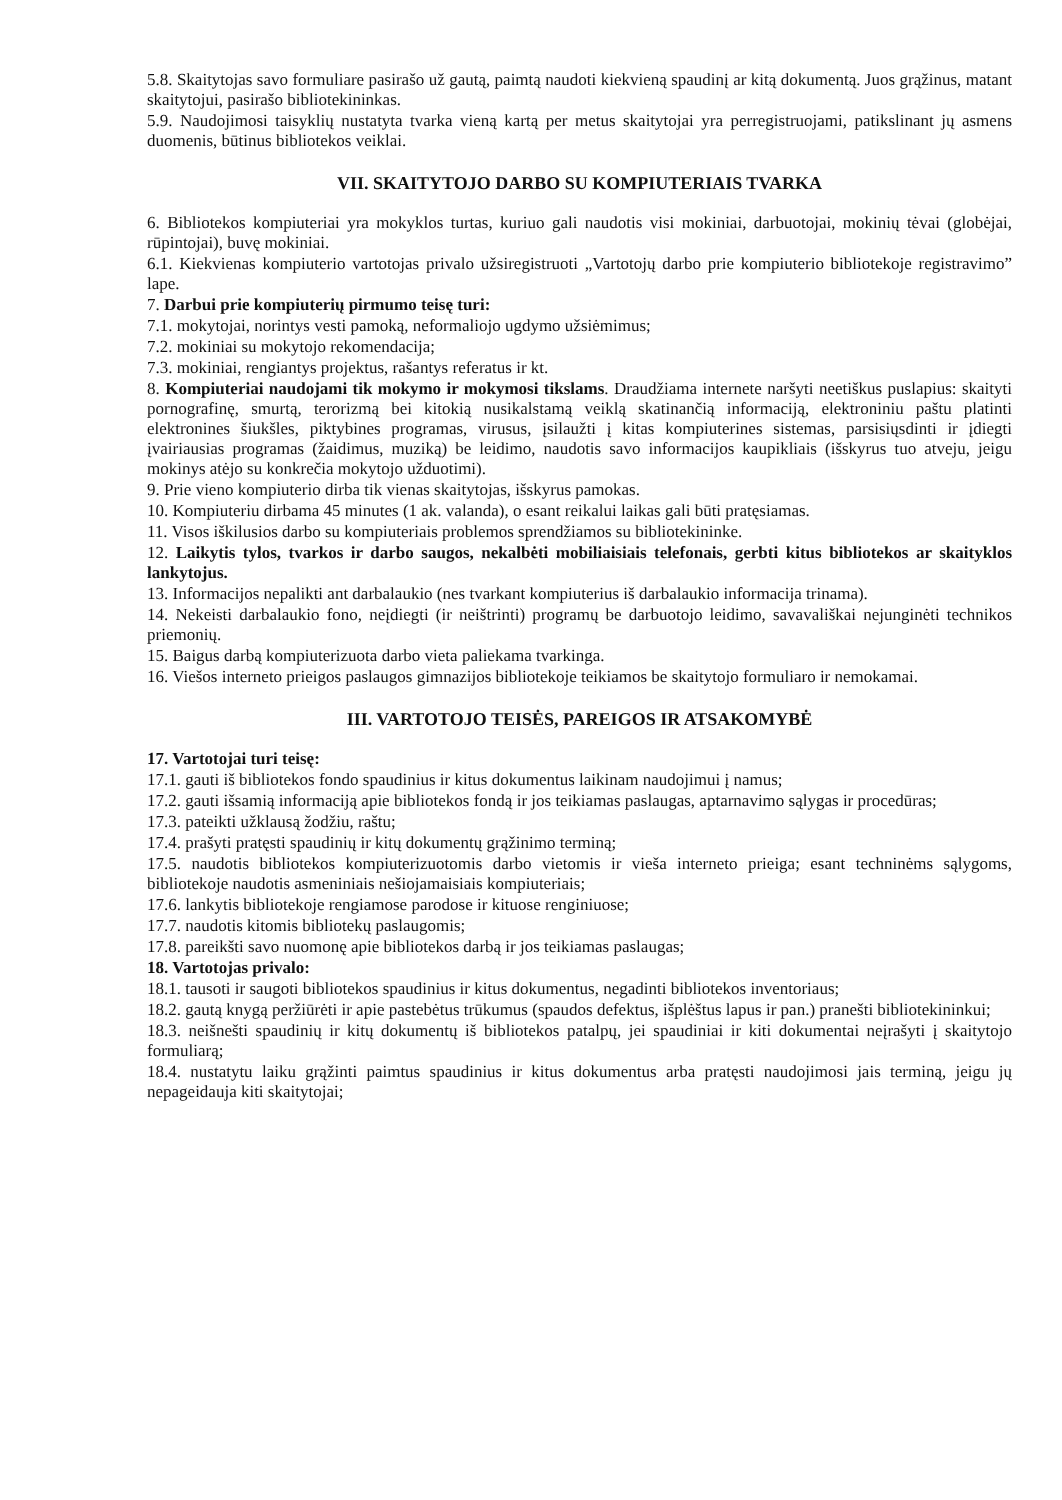5.8. Skaitytojas savo formuliare pasirašo už gautą, paimtą naudoti kiekvieną spaudinį ar kitą dokumentą. Juos grąžinus, matant skaitytojui, pasirašo bibliotekininkas.
5.9. Naudojimosi taisyklių nustatyta tvarka vieną kartą per metus skaitytojai yra perregistruojami, patikslinant jų asmens duomenis, būtinus bibliotekos veiklai.
VII. SKAITYTOJO DARBO SU KOMPIUTERIAIS TVARKA
6. Bibliotekos kompiuteriai yra mokyklos turtas, kuriuo gali naudotis visi mokiniai, darbuotojai, mokinių tėvai (globėjai, rūpintojai), buvę mokiniai.
6.1. Kiekvienas kompiuterio vartotojas privalo užsiregistruoti „Vartotojų darbo prie kompiuterio bibliotekoje registravimo” lape.
7. Darbui prie kompiuterių pirmumo teisę turi:
7.1. mokytojai, norintys vesti pamoką, neformaliojo ugdymo užsiėmimus;
7.2. mokiniai su mokytojo rekomendacija;
7.3. mokiniai, rengiantys projektus, rašantys referatus ir kt.
8. Kompiuteriai naudojami tik mokymo ir mokymosi tikslams. Draudžiama internete naršyti neetiškus puslapius: skaityti pornografinę, smurtą, terorizmą bei kitokią nusikalstamą veiklą skatinančią informaciją, elektroniniu paštu platinti elektronines šiukšles, piktybines programas, virusus, įsilaužti į kitas kompiuterines sistemas, parsisiųsdinti ir įdiegti įvairiausias programas (žaidimus, muziką) be leidimo, naudotis savo informacijos kaupikliais (išskyrus tuo atveju, jeigu mokinys atėjo su konkrečia mokytojo užduotimi).
9. Prie vieno kompiuterio dirba tik vienas skaitytojas, išskyrus pamokas.
10. Kompiuteriu dirbama 45 minutes (1 ak. valanda), o esant reikalui laikas gali būti pratęsiamas.
11. Visos iškilusios darbo su kompiuteriais problemos sprendžiamos su bibliotekininke.
12. Laikytis tylos, tvarkos ir darbo saugos, nekalbėti mobiliaisiais telefonais, gerbti kitus bibliotekos ar skaityklos lankytojus.
13. Informacijos nepalikti ant darbalaukio (nes tvarkant kompiuterius iš darbalaukio informacija trinama).
14. Nekeisti darbalaukio fono, neįdiegti (ir neištrinti) programų be darbuotojo leidimo, savavališkai nejunginėti technikos priemonių.
15. Baigus darbą kompiuterizuota darbo vieta paliekama tvarkinga.
16. Viešos interneto prieigos paslaugos gimnazijos bibliotekoje teikiamos be skaitytojo formuliaro ir nemokamai.
III. VARTOTOJO TEISĖS, PAREIGOS IR ATSAKOMYBĖ
17. Vartotojai turi teisę:
17.1. gauti iš bibliotekos fondo spaudinius ir kitus dokumentus laikinam naudojimui į namus;
17.2. gauti išsamią informaciją apie bibliotekos fondą ir jos teikiamas paslaugas, aptarnavimo sąlygas ir procedūras;
17.3. pateikti užklausą žodžiu, raštu;
17.4. prašyti pratęsti spaudinių ir kitų dokumentų grąžinimo terminą;
17.5. naudotis bibliotekos kompiuterizuotomis darbo vietomis ir vieša interneto prieiga; esant techninėms sąlygoms, bibliotekoje naudotis asmeniniais nešiojamaisiais kompiuteriais;
17.6. lankytis bibliotekoje rengiamose parodose ir kituose renginiuose;
17.7. naudotis kitomis bibliotekų paslaugomis;
17.8. pareikšti savo nuomonę apie bibliotekos darbą ir jos teikiamas paslaugas;
18. Vartotojas privalo:
18.1. tausoti ir saugoti bibliotekos spaudinius ir kitus dokumentus, negadinti bibliotekos inventoriaus;
18.2. gautą knygą peržiūrėti ir apie pastebėtus trūkumus (spaudos defektus, išplėštus lapus ir pan.) pranešti bibliotekininkui;
18.3. neišnešti spaudinių ir kitų dokumentų iš bibliotekos patalpų, jei spaudiniai ir kiti dokumentai neįrašyti į skaitytojo formuliarą;
18.4. nustatytu laiku grąžinti paimtus spaudinius ir kitus dokumentus arba pratęsti naudojimosi jais terminą, jeigu jų nepageidauja kiti skaitytojai;